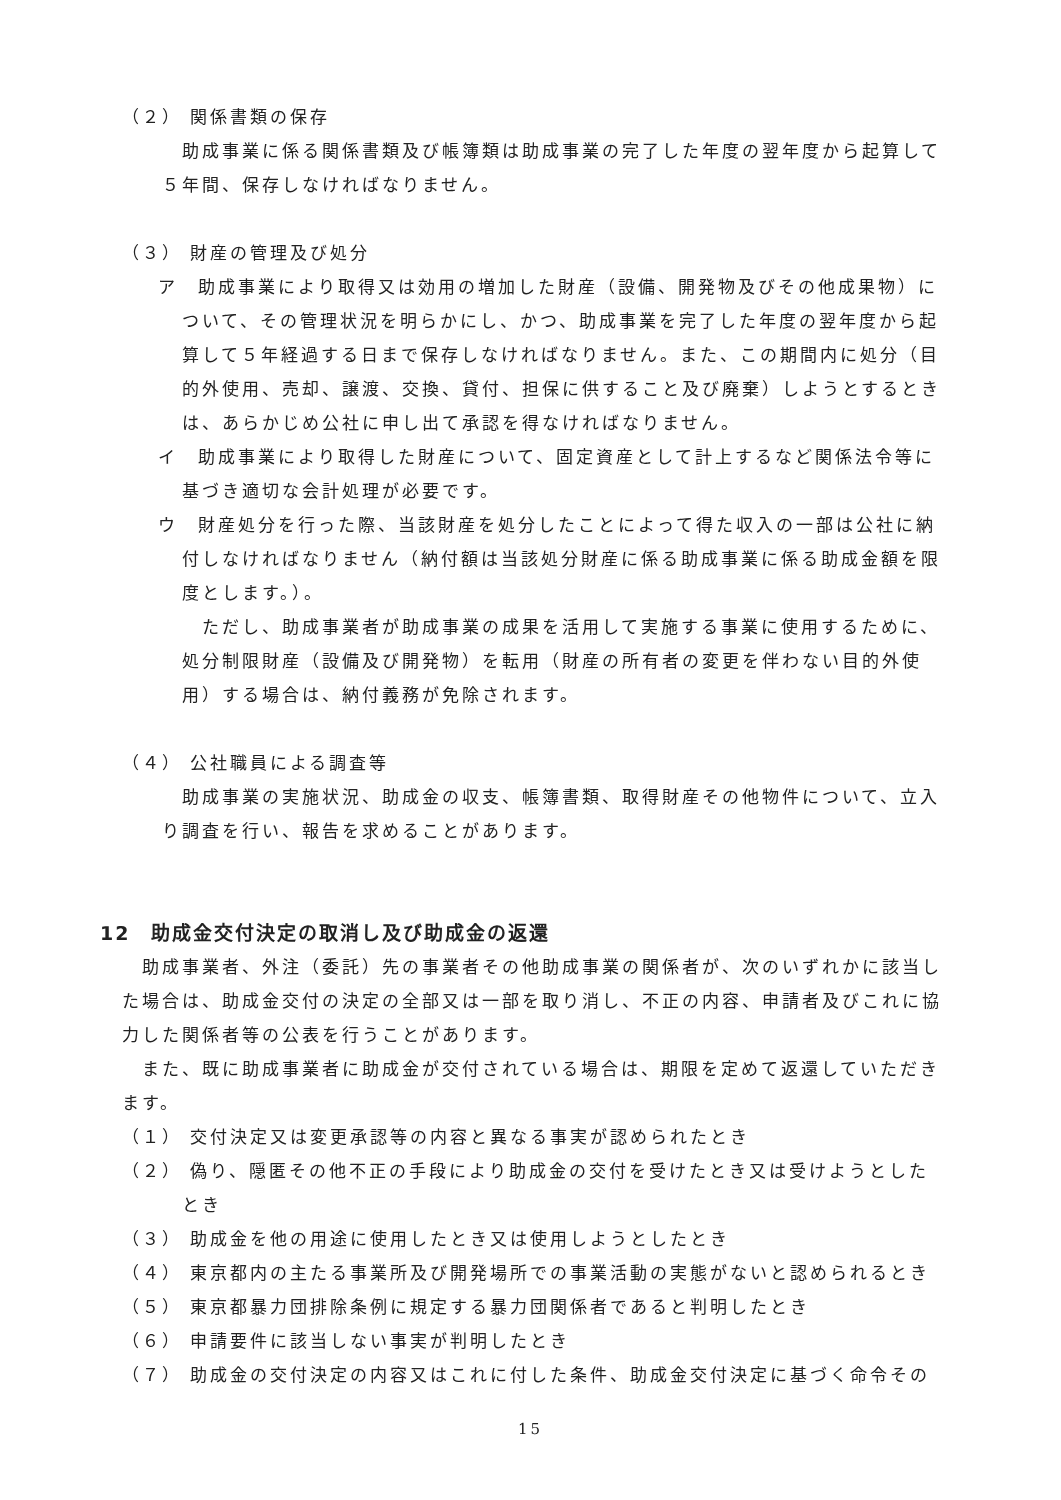（２） 関係書類の保存
　　助成事業に係る関係書類及び帳簿類は助成事業の完了した年度の翌年度から起算して５年間、保存しなければなりません。
（３） 財産の管理及び処分
ア　助成事業により取得又は効用の増加した財産（設備、開発物及びその他成果物）について、その管理状況を明らかにし、かつ、助成事業を完了した年度の翌年度から起算して５年経過する日まで保存しなければなりません。また、この期間内に処分（目的外使用、売却、譲渡、交換、貸付、担保に供すること及び廃棄）しようとするときは、あらかじめ公社に申し出て承認を得なければなりません。
イ　助成事業により取得した財産について、固定資産として計上するなど関係法令等に基づき適切な会計処理が必要です。
ウ　財産処分を行った際、当該財産を処分したことによって得た収入の一部は公社に納付しなければなりません（納付額は当該処分財産に係る助成事業に係る助成金額を限度とします。）。
　ただし、助成事業者が助成事業の成果を活用して実施する事業に使用するために、処分制限財産（設備及び開発物）を転用（財産の所有者の変更を伴わない目的外使用）する場合は、納付義務が免除されます。
（４） 公社職員による調査等
助成事業の実施状況、助成金の収支、帳簿書類、取得財産その他物件について、立入り調査を行い、報告を求めることがあります。
12　助成金交付決定の取消し及び助成金の返還
　助成事業者、外注（委託）先の事業者その他助成事業の関係者が、次のいずれかに該当した場合は、助成金交付の決定の全部又は一部を取り消し、不正の内容、申請者及びこれに協力した関係者等の公表を行うことがあります。
　また、既に助成事業者に助成金が交付されている場合は、期限を定めて返還していただきます。
（１） 交付決定又は変更承認等の内容と異なる事実が認められたとき
（２） 偽り、隠匿その他不正の手段により助成金の交付を受けたとき又は受けようとしたとき
（３） 助成金を他の用途に使用したとき又は使用しようとしたとき
（４） 東京都内の主たる事業所及び開発場所での事業活動の実態がないと認められるとき
（５） 東京都暴力団排除条例に規定する暴力団関係者であると判明したとき
（６） 申請要件に該当しない事実が判明したとき
（７） 助成金の交付決定の内容又はこれに付した条件、助成金交付決定に基づく命令その
15